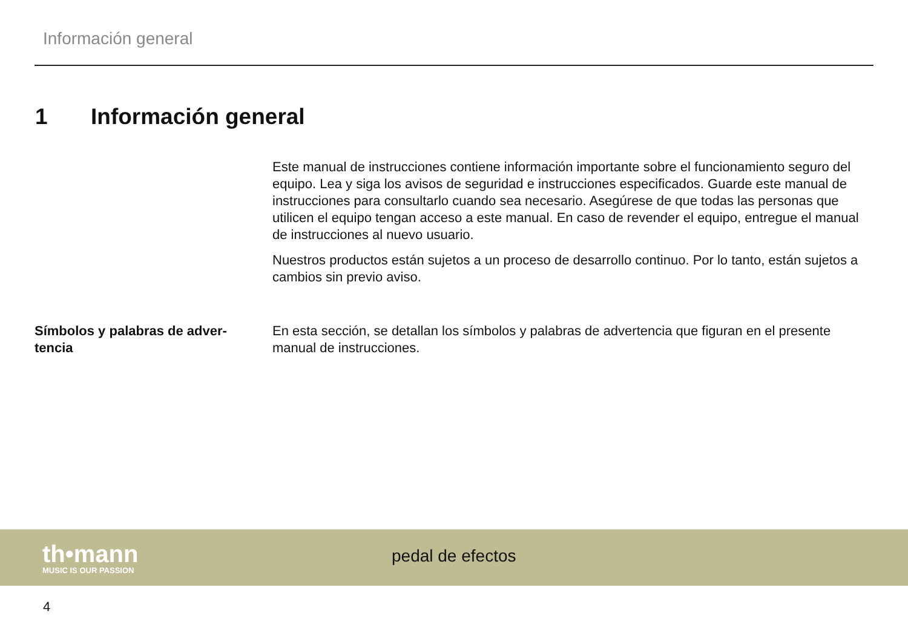Información general
1 Información general
Este manual de instrucciones contiene información importante sobre el funcionamiento seguro del equipo. Lea y siga los avisos de seguridad e instrucciones especificados. Guarde este manual de instrucciones para consultarlo cuando sea necesario. Asegúrese de que todas las personas que utilicen el equipo tengan acceso a este manual. En caso de revender el equipo, entregue el manual de instrucciones al nuevo usuario.
Nuestros productos están sujetos a un proceso de desarrollo continuo. Por lo tanto, están sujetos a cambios sin previo aviso.
Símbolos y palabras de adver-tencia
En esta sección, se detallan los símbolos y palabras de advertencia que figuran en el presente manual de instrucciones.
th•mann
MUSIC IS OUR PASSION
pedal de efectos
4